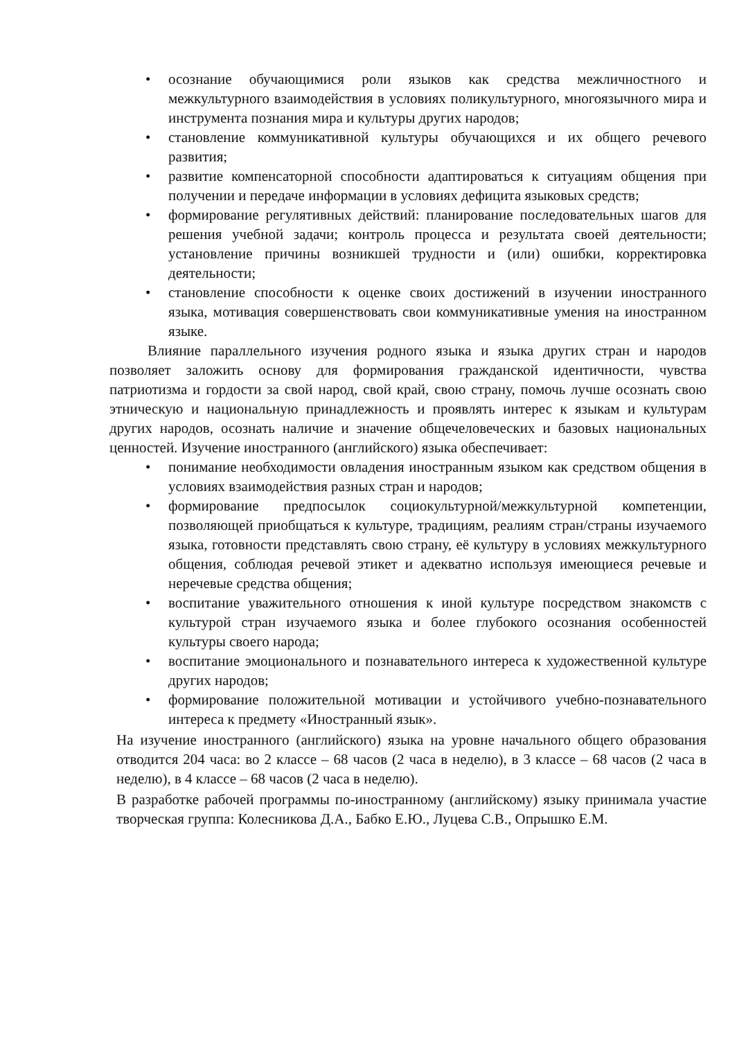• осознание обучающимися роли языков как средства межличностного и межкультурного взаимодействия в условиях поликультурного, многоязычного мира и инструмента познания мира и культуры других народов;
• становление коммуникативной культуры обучающихся и их общего речевого развития;
• развитие компенсаторной способности адаптироваться к ситуациям общения при получении и передаче информации в условиях дефицита языковых средств;
• формирование регулятивных действий: планирование последовательных шагов для решения учебной задачи; контроль процесса и результата своей деятельности; установление причины возникшей трудности и (или) ошибки, корректировка деятельности;
• становление способности к оценке своих достижений в изучении иностранного языка, мотивация совершенствовать свои коммуникативные умения на иностранном языке.
Влияние параллельного изучения родного языка и языка других стран и народов позволяет заложить основу для формирования гражданской идентичности, чувства патриотизма и гордости за свой народ, свой край, свою страну, помочь лучше осознать свою этническую и национальную принадлежность и проявлять интерес к языкам и культурам других народов, осознать наличие и значение общечеловеческих и базовых национальных ценностей. Изучение иностранного (английского) языка обеспечивает:
• понимание необходимости овладения иностранным языком как средством общения в условиях взаимодействия разных стран и народов;
• формирование предпосылок социокультурной/межкультурной компетенции, позволяющей приобщаться к культуре, традициям, реалиям стран/страны изучаемого языка, готовности представлять свою страну, её культуру в условиях межкультурного общения, соблюдая речевой этикет и адекватно используя имеющиеся речевые и неречевые средства общения;
• воспитание уважительного отношения к иной культуре посредством знакомств с культурой стран изучаемого языка и более глубокого осознания особенностей культуры своего народа;
• воспитание эмоционального и познавательного интереса к художественной культуре других народов;
• формирование положительной мотивации и устойчивого учебно-познавательного интереса к предмету «Иностранный язык».
На изучение иностранного (английского) языка на уровне начального общего образования отводится 204 часа: во 2 классе – 68 часов (2 часа в неделю), в 3 классе – 68 часов (2 часа в неделю), в 4 классе – 68 часов (2 часа в неделю).
В разработке рабочей программы по-иностранному (английскому) языку принимала участие творческая группа: Колесникова Д.А., Бабко Е.Ю., Луцева С.В., Опрышко Е.М.